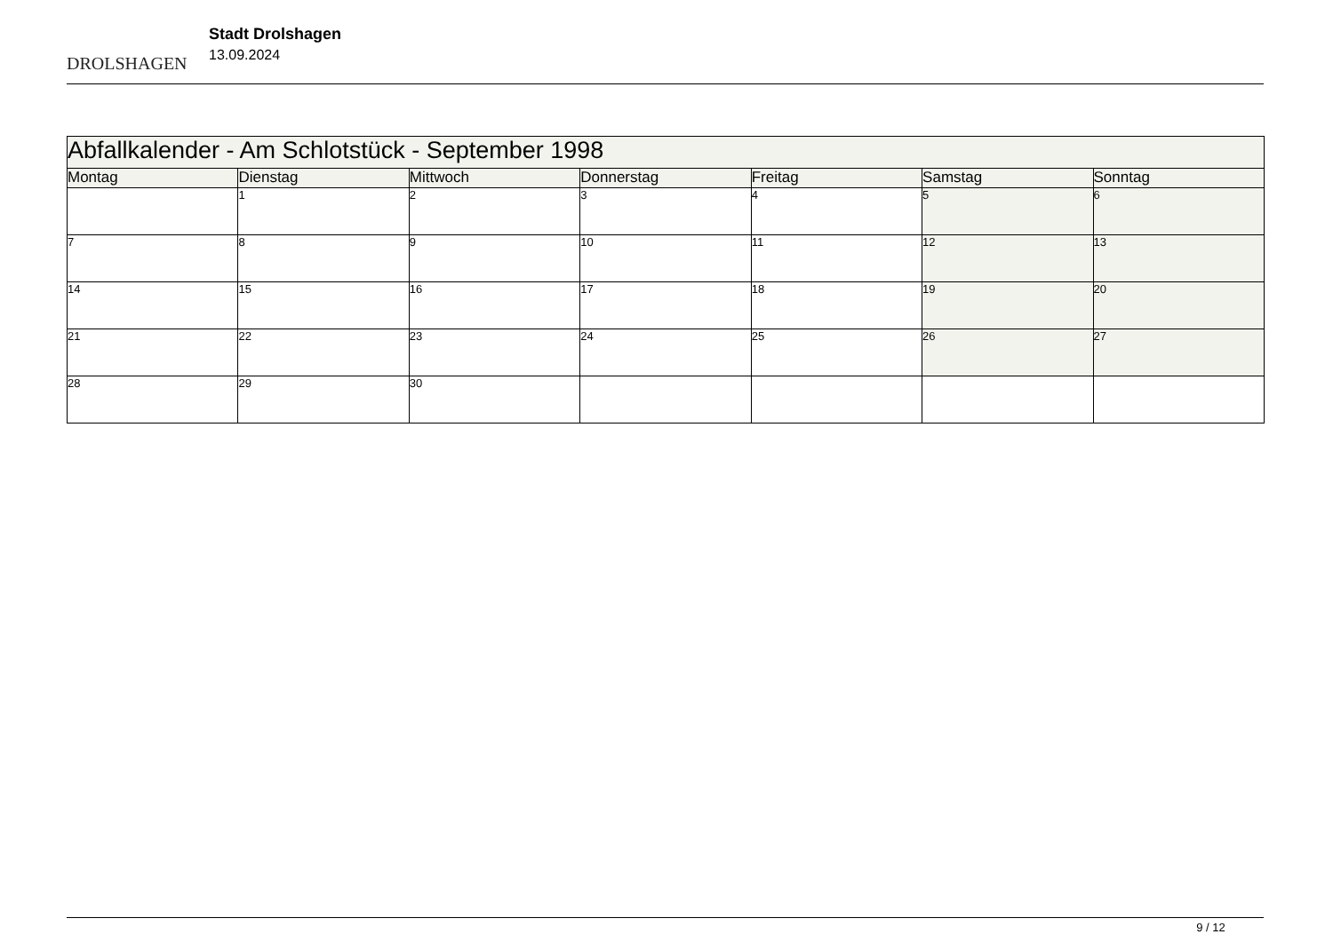DROLSHAGEN
Stadt Drolshagen
13.09.2024
| Abfallkalender - Am Schlotstück - September 1998 | | | | | | |
| Montag | Dienstag | Mittwoch | Donnerstag | Freitag | Samstag | Sonntag |
| | 1 | 2 | 3 | 4 | 5 | 6 |
| 7 | 8 | 9 | 10 | 11 | 12 | 13 |
| 14 | 15 | 16 | 17 | 18 | 19 | 20 |
| 21 | 22 | 23 | 24 | 25 | 26 | 27 |
| 28 | 29 | 30 | | | | |
9 / 12